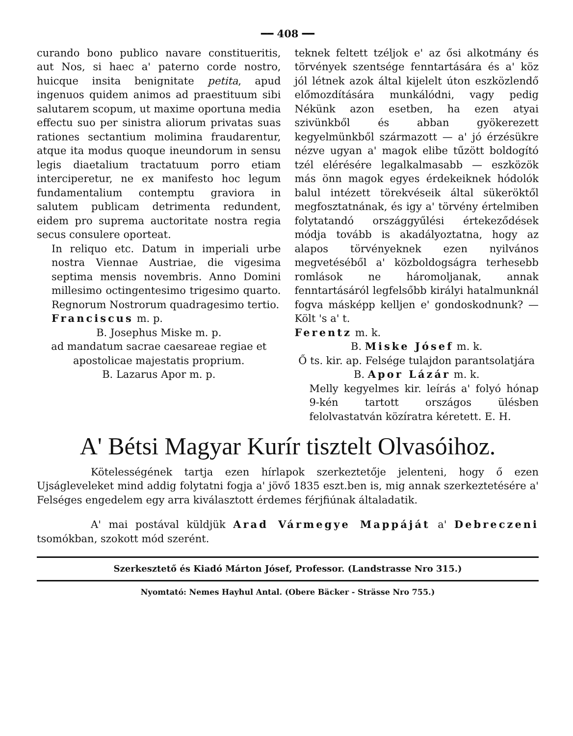━━ 408 ━━
curando bono publico navare constitueritis, aut Nos, si haec a' paterno corde nostro, huicque insita benignitate petita, apud ingenuos quidem animos ad praestituum sibi salutarem scopum, ut maxime oportuna media effectu suo per sinistra aliorum privatas suas rationes sectantium molimina fraudarentur, atque ita modus quoque ineundorum in sensu legis diaetalium tractatuum porro etiam interciperetur, ne ex manifesto hoc legum fundamentalium contemptu graviora in salutem publicam detrimenta redundent, eidem pro suprema auctoritate nostra regia secus consulere oporteat.
In reliquo etc. Datum in imperiali urbe nostra Viennae Austriae, die vigesima septima mensis novembris. Anno Domini millesimo octingentesimo trigesimo quarto. Regnorum Nostrorum quadragesimo tertio.
Franciscus m. p.
B. Josephus Miske m. p.
ad mandatum sacrae caesareae regiae et apostolicae majestatis proprium.
B. Lazarus Apor m. p.
teknek feltett tzéljok e' az ősi alkotmány és törvények szentsége fenntartására és a' köz jól létnek azok által kijelelt úton eszközlendő előmozdítására munkálódni, vagy pedig Nékünk azon esetben, ha ezen atyai szivünkből és abban gyökerezett kegyelmünkből származott — a' jó érzésükre nézve ugyan a' magok elibe tűzött boldogító tzél elérésére legalkalmasabb — eszközök más önn magok egyes érdekeiknek hódolók balul intézett törekvéseik által sükeröktől megfosztatnának, és igy a' törvény értelmiben folytatandó országgyűlési értekeződések módja tovább is akadályoztatna, hogy az alapos törvényeknek ezen nyilvános megvetéséből a' közboldogságra terhesebb romlások ne háromoljanak, annak fenntartásáról legfelsőbb királyi hatalmunknál fogva másképp kelljen e' gondoskodnunk? — Költ 's a' t.
Ferentz m. k.
B. Miske Jósef m. k.
Ő ts. kir. ap. Felsége tulajdon parantsolatjára
B. Apor Lázár m. k.
Melly kegyelmes kir. leírás a' folyó hónap 9-kén tartott országos ülésben felolvastatván közíratra kéretett. E. H.
A' Bétsi Magyar Kurír tisztelt Olvasóihoz.
Kötelességének tartja ezen hírlapok szerkeztetője jelenteni, hogy ő ezen Ujságleveleket mind addig folytatni fogja a' jövő 1835 eszt.ben is, mig annak szerkeztetésére a' Felséges engedelem egy arra kiválasztott érdemes férjfiúnak általadatik.
A' mai postával küldjük Arad Vármegye Mappáját a' Debreczeni tsomókban, szokott mód szerént.
Szerkesztető és Kiadó Márton Jósef, Professor. (Landstrasse Nro 315.)
Nyomtató: Nemes Hayhul Antal. (Obere Bäcker - Strässe Nro 755.)